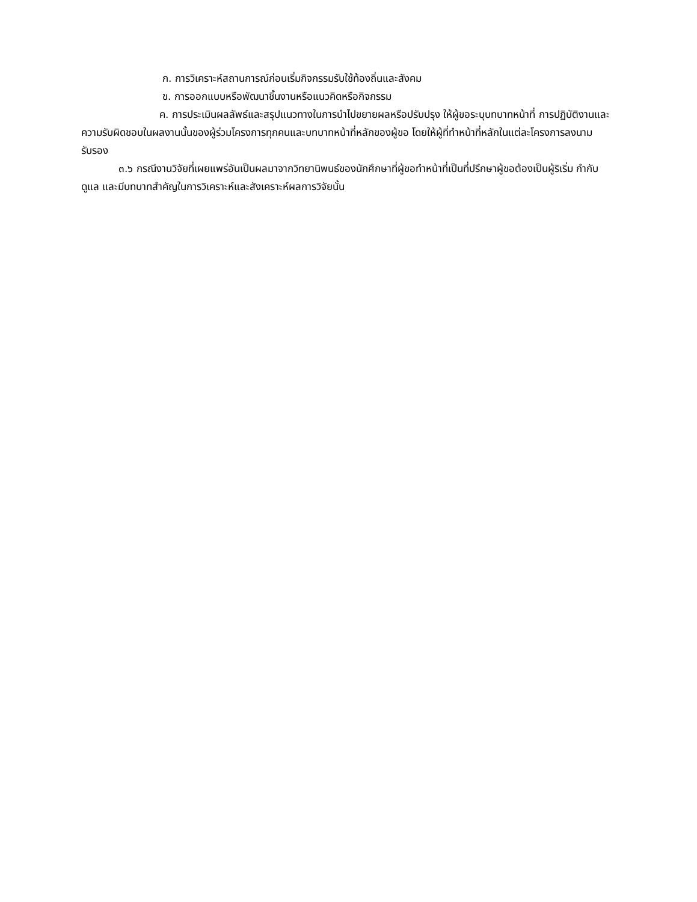ก. การวิเคราะห์สถานการณ์ก่อนเริ่มกิจกรรมรับใช้ท้องถิ่นและสังคม
ข. การออกแบบหรือพัฒนาชิ้นงานหรือแนวคิดหรือกิจกรรม
ค. การประเมินผลลัพธ์และสรุปแนวทางในการนำไปขยายผลหรือปรับปรุง ให้ผู้ขอระบุบทบาทหน้าที่ การปฏิบัติงานและความรับผิดชอบในผลงานนั้นของผู้ร่วมโครงการทุกคนและบทบาทหน้าที่หลักของผู้ขอ โดยให้ผู้ที่ทำหน้าที่หลักในแต่ละโครงการลงนามรับรอง
๓.๖ กรณีงานวิจัยที่เผยแพร่อันเป็นผลมาจากวิทยานิพนธ์ของนักศึกษาที่ผู้ขอทำหน้าที่เป็นที่ปรึกษาผู้ขอต้องเป็นผู้ริเริ่ม กำกับดูแล และมีบทบาทสำคัญในการวิเคราะห์และสังเคราะห์ผลการวิจัยนั้น